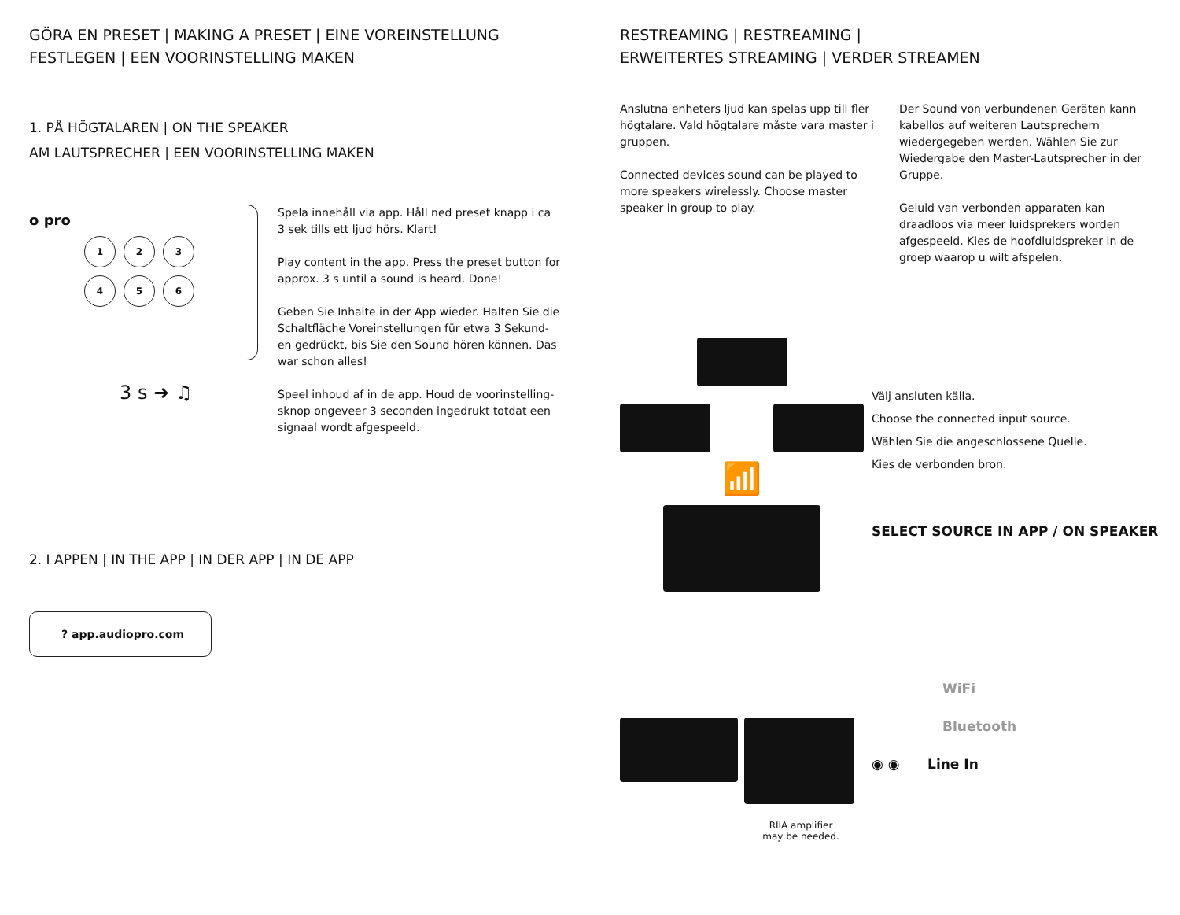GÖRA EN PRESET | MAKING A PRESET | EINE VOREINSTELLUNG FESTLEGEN | EEN VOORINSTELLING MAKEN
1. PÅ HÖGTALAREN | ON THE SPEAKER
AM LAUTSPRECHER | EEN VOORINSTELLING MAKEN
o pro
1 2 3
4 5 6
3 s ➜ ♫
Spela innehåll via app. Håll ned preset knapp i ca 3 sek tills ett ljud hörs. Klart!
Play content in the app. Press the preset button for approx. 3 s until a sound is heard. Done!
Geben Sie Inhalte in der App wieder. Halten Sie die Schaltfläche Voreinstellungen für etwa 3 Sekund-en gedrückt, bis Sie den Sound hören können. Das war schon alles!
Speel inhoud af in de app. Houd de voorinstelling-sknop ongeveer 3 seconden ingedrukt totdat een signaal wordt afgespeeld.
2. I APPEN | IN THE APP | IN DER APP | IN DE APP
? app.audiopro.com
RESTREAMING | RESTREAMING |
ERWEITERTES STREAMING | VERDER STREAMEN
Anslutna enheters ljud kan spelas upp till fler högtalare. Vald högtalare måste vara master i gruppen.
Connected devices sound can be played to more speakers wirelessly. Choose master speaker in group to play.
Der Sound von verbundenen Geräten kann kabellos auf weiteren Lautsprechern wiedergegeben werden. Wählen Sie zur Wiedergabe den Master-Lautsprecher in der Gruppe.
Geluid van verbonden apparaten kan draadloos via meer luidsprekers worden afgespeeld. Kies de hoofdluidspreker in de groep waarop u wilt afspelen.
📶
RIIA amplifier
may be needed.
Välj ansluten källa.
Choose the connected input source.
Wählen Sie die angeschlossene Quelle.
Kies de verbonden bron.
SELECT SOURCE IN APP / ON SPEAKER
WiFi
Bluetooth
◉ ◉ Line In